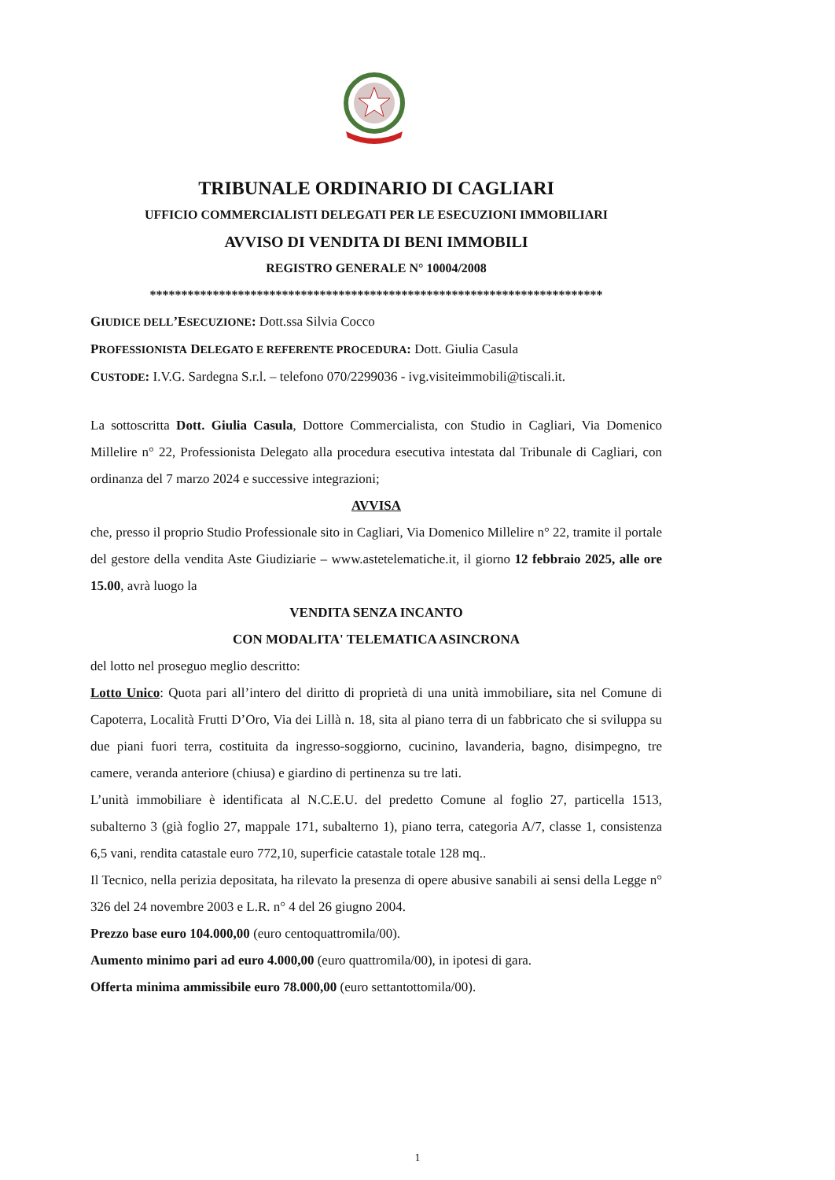TRIBUNALE ORDINARIO DI CAGLIARI
UFFICIO COMMERCIALISTI DELEGATI PER LE ESECUZIONI IMMOBILIARI
AVVISO DI VENDITA DI BENI IMMOBILI
REGISTRO GENERALE N° 10004/2008
************************************************************************
GIUDICE DELL’ESECUZIONE: Dott.ssa Silvia Cocco
PROFESSIONISTA DELEGATO E REFERENTE PROCEDURA: Dott. Giulia Casula
CUSTODE: I.V.G. Sardegna S.r.l. – telefono 070/2299036 - ivg.visiteimmobili@tiscali.it.
La sottoscritta Dott. Giulia Casula, Dottore Commercialista, con Studio in Cagliari, Via Domenico Millelire n° 22, Professionista Delegato alla procedura esecutiva intestata dal Tribunale di Cagliari, con ordinanza del 7 marzo 2024 e successive integrazioni;
AVVISA
che, presso il proprio Studio Professionale sito in Cagliari, Via Domenico Millelire n° 22, tramite il portale del gestore della vendita Aste Giudiziarie – www.astetelematiche.it, il giorno 12 febbraio 2025, alle ore 15.00, avrà luogo la
VENDITA SENZA INCANTO
CON MODALITA' TELEMATICA ASINCRONA
del lotto nel proseguo meglio descritto:
Lotto Unico: Quota pari all’intero del diritto di proprietà di una unità immobiliare, sita nel Comune di Capoterra, Località Frutti D’Oro, Via dei Lillà n. 18, sita al piano terra di un fabbricato che si sviluppa su due piani fuori terra, costituita da ingresso-soggiorno, cucinino, lavanderia, bagno, disimpegno, tre camere, veranda anteriore (chiusa) e giardino di pertinenza su tre lati.
L’unità immobiliare è identificata al N.C.E.U. del predetto Comune al foglio 27, particella 1513, subalterno 3 (già foglio 27, mappale 171, subalterno 1), piano terra, categoria A/7, classe 1, consistenza 6,5 vani, rendita catastale euro 772,10, superficie catastale totale 128 mq..
Il Tecnico, nella perizia depositata, ha rilevato la presenza di opere abusive sanabili ai sensi della Legge n° 326 del 24 novembre 2003 e L.R. n° 4 del 26 giugno 2004.
Prezzo base euro 104.000,00 (euro centoquattromila/00).
Aumento minimo pari ad euro 4.000,00 (euro quattromila/00), in ipotesi di gara.
Offerta minima ammissibile euro 78.000,00 (euro settantottomila/00).
1